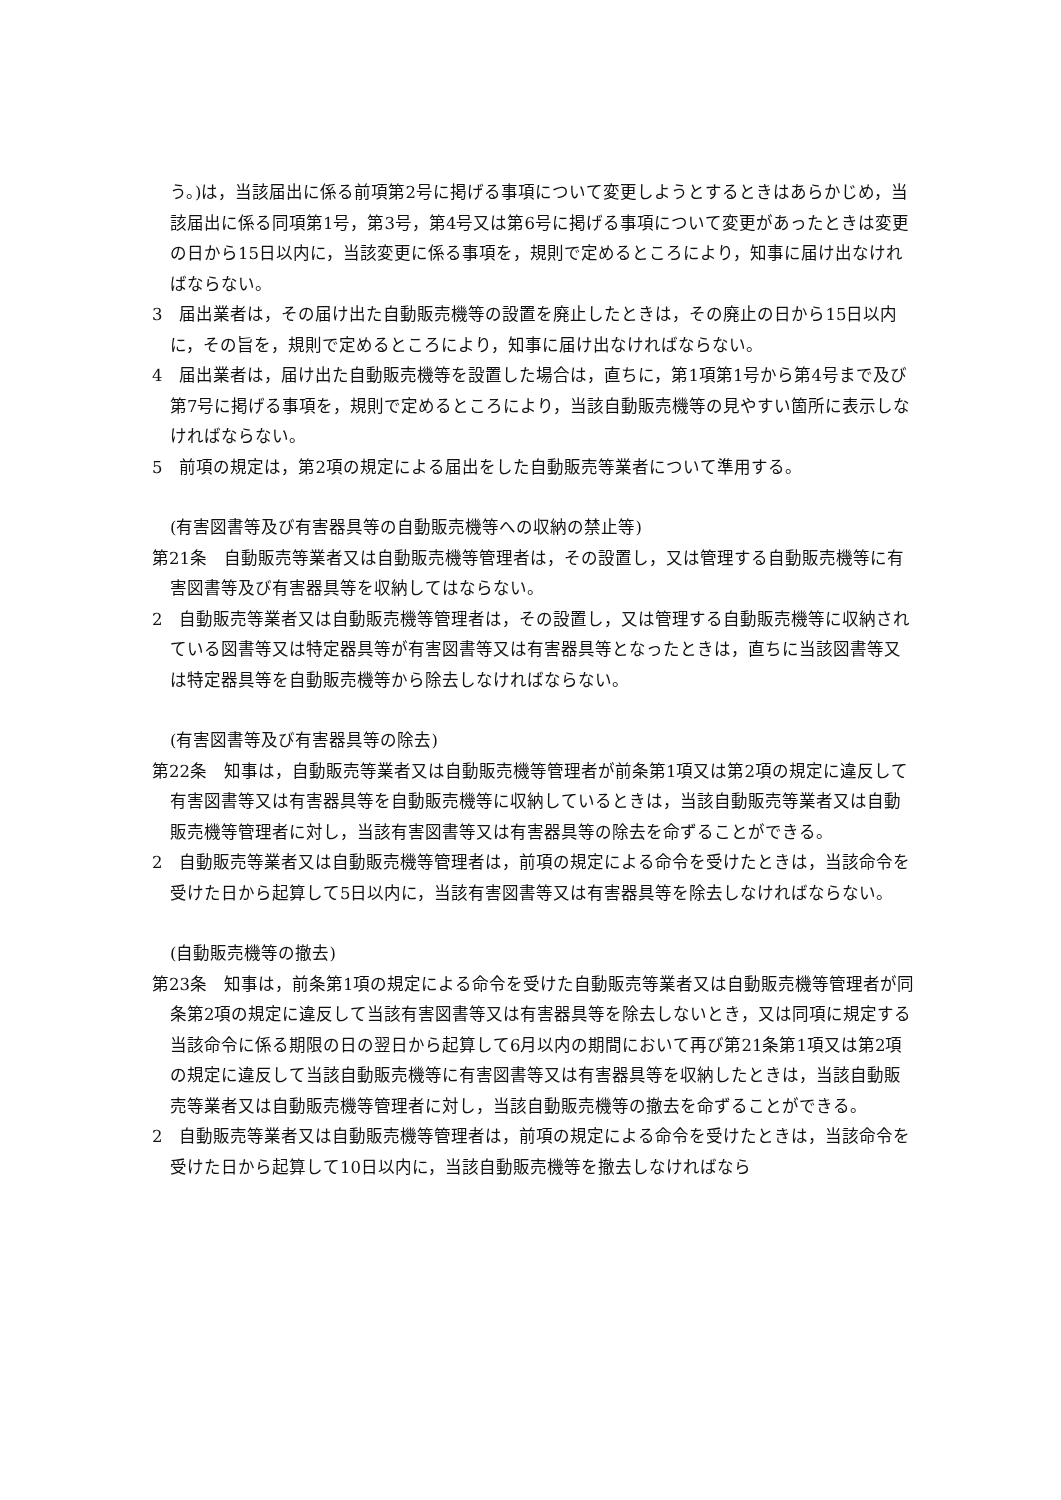う。)は，当該届出に係る前項第2号に掲げる事項について変更しようとするときはあらかじめ，当該届出に係る同項第1号，第3号，第4号又は第6号に掲げる事項について変更があったときは変更の日から15日以内に，当該変更に係る事項を，規則で定めるところにより，知事に届け出なければならない。
3　届出業者は，その届け出た自動販売機等の設置を廃止したときは，その廃止の日から15日以内に，その旨を，規則で定めるところにより，知事に届け出なければならない。
4　届出業者は，届け出た自動販売機等を設置した場合は，直ちに，第1項第1号から第4号まで及び第7号に掲げる事項を，規則で定めるところにより，当該自動販売機等の見やすい箇所に表示しなければならない。
5　前項の規定は，第2項の規定による届出をした自動販売等業者について準用する。
(有害図書等及び有害器具等の自動販売機等への収納の禁止等)
第21条　自動販売等業者又は自動販売機等管理者は，その設置し，又は管理する自動販売機等に有害図書等及び有害器具等を収納してはならない。
2　自動販売等業者又は自動販売機等管理者は，その設置し，又は管理する自動販売機等に収納されている図書等又は特定器具等が有害図書等又は有害器具等となったときは，直ちに当該図書等又は特定器具等を自動販売機等から除去しなければならない。
(有害図書等及び有害器具等の除去)
第22条　知事は，自動販売等業者又は自動販売機等管理者が前条第1項又は第2項の規定に違反して有害図書等又は有害器具等を自動販売機等に収納しているときは，当該自動販売等業者又は自動販売機等管理者に対し，当該有害図書等又は有害器具等の除去を命ずることができる。
2　自動販売等業者又は自動販売機等管理者は，前項の規定による命令を受けたときは，当該命令を受けた日から起算して5日以内に，当該有害図書等又は有害器具等を除去しなければならない。
(自動販売機等の撤去)
第23条　知事は，前条第1項の規定による命令を受けた自動販売等業者又は自動販売機等管理者が同条第2項の規定に違反して当該有害図書等又は有害器具等を除去しないとき，又は同項に規定する当該命令に係る期限の日の翌日から起算して6月以内の期間において再び第21条第1項又は第2項の規定に違反して当該自動販売機等に有害図書等又は有害器具等を収納したときは，当該自動販売等業者又は自動販売機等管理者に対し，当該自動販売機等の撤去を命ずることができる。
2　自動販売等業者又は自動販売機等管理者は，前項の規定による命令を受けたときは，当該命令を受けた日から起算して10日以内に，当該自動販売機等を撤去しなければなら